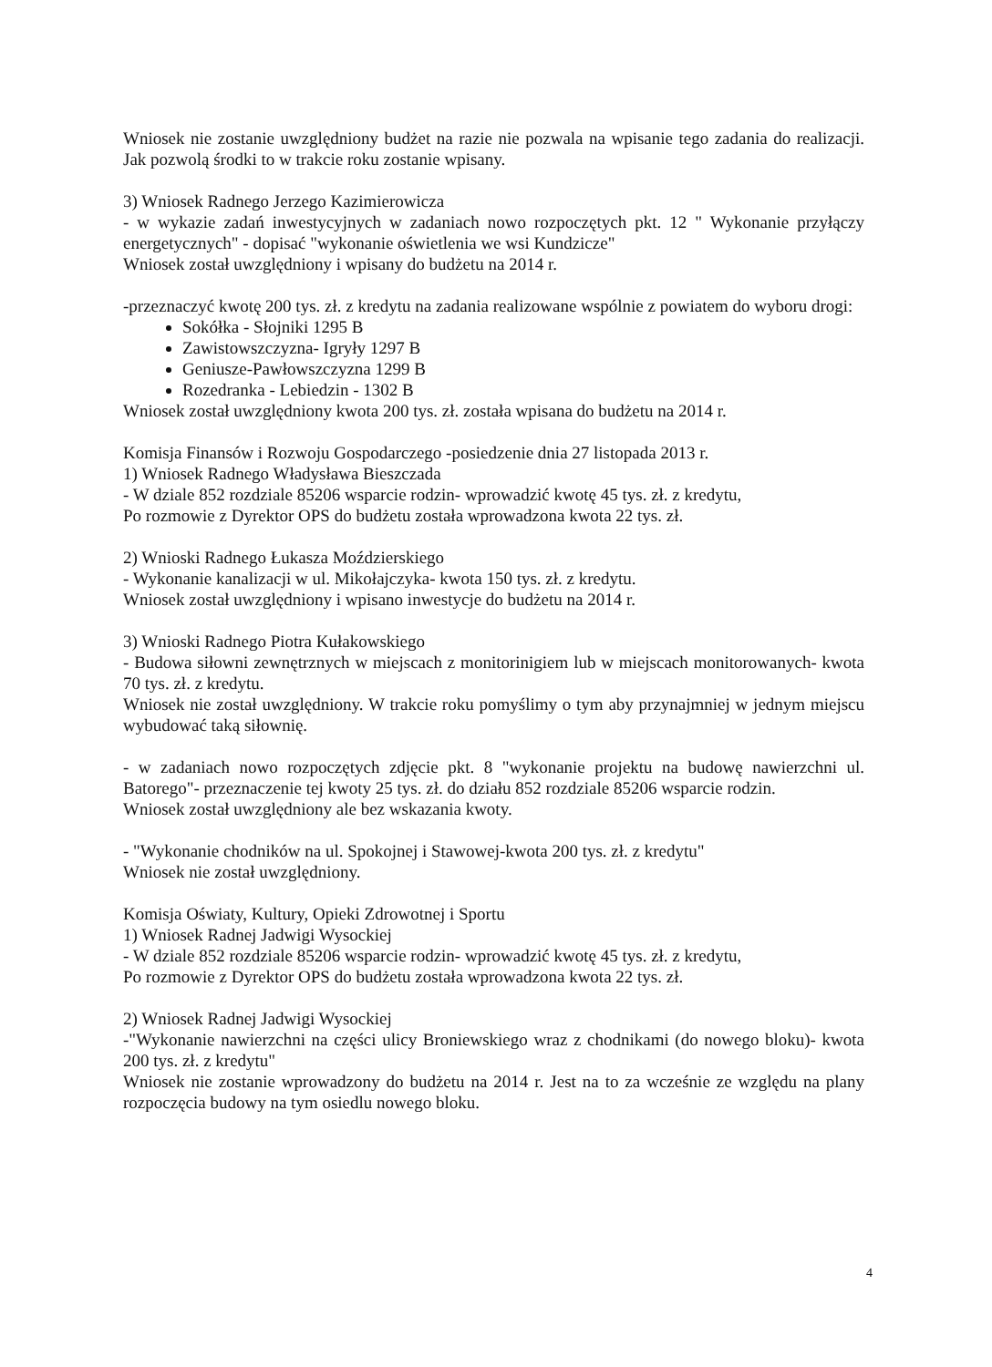Wniosek nie zostanie uwzględniony budżet na razie nie pozwala na wpisanie tego zadania do realizacji. Jak pozwolą środki to w trakcie roku zostanie wpisany.
3) Wniosek Radnego Jerzego Kazimierowicza
- w wykazie zadań inwestycyjnych w zadaniach nowo rozpoczętych pkt. 12 " Wykonanie przyłączy energetycznych" - dopisać "wykonanie oświetlenia we wsi Kundzicze"
Wniosek został uwzględniony i wpisany do budżetu na 2014 r.
-przeznaczyć kwotę 200 tys. zł. z kredytu na zadania realizowane wspólnie z powiatem do wyboru drogi:
Sokółka - Słojniki 1295 B
Zawistowszczyzna- Igryły 1297 B
Geniusze-Pawłowszczyzna 1299 B
Rozedranka - Lebiedzin - 1302 B
Wniosek został uwzględniony kwota 200 tys. zł. została wpisana do budżetu na 2014 r.
Komisja Finansów i Rozwoju Gospodarczego -posiedzenie dnia 27 listopada 2013 r.
1) Wniosek Radnego Władysława Bieszczada
- W dziale 852 rozdziale 85206 wsparcie rodzin- wprowadzić kwotę 45 tys. zł. z kredytu,
Po rozmowie z Dyrektor OPS do budżetu została wprowadzona kwota 22 tys. zł.
2) Wnioski Radnego Łukasza Moździerskiego
- Wykonanie kanalizacji w ul. Mikołajczyka- kwota 150 tys. zł. z kredytu.
Wniosek został uwzględniony i wpisano inwestycje do budżetu na 2014 r.
3) Wnioski Radnego Piotra Kułakowskiego
- Budowa siłowni zewnętrznych w miejscach z monitorinigiem lub w miejscach monitorowanych- kwota 70 tys. zł. z kredytu.
Wniosek nie został uwzględniony. W trakcie roku pomyślimy o tym aby przynajmniej w jednym miejscu wybudować taką siłownię.
- w zadaniach nowo rozpoczętych zdjęcie pkt. 8 "wykonanie projektu na budowę nawierzchni ul. Batorego"- przeznaczenie tej kwoty 25 tys. zł. do działu 852 rozdziale 85206 wsparcie rodzin.
Wniosek został uwzględniony ale bez wskazania kwoty.
- "Wykonanie chodników na ul. Spokojnej i Stawowej-kwota 200 tys. zł. z kredytu"
Wniosek nie został uwzględniony.
Komisja Oświaty, Kultury, Opieki Zdrowotnej i Sportu
1) Wniosek Radnej Jadwigi Wysockiej
- W dziale 852 rozdziale 85206 wsparcie rodzin- wprowadzić kwotę 45 tys. zł. z kredytu,
Po rozmowie z Dyrektor OPS do budżetu została wprowadzona kwota 22 tys. zł.
2) Wniosek Radnej Jadwigi Wysockiej
-"Wykonanie nawierzchni na części ulicy Broniewskiego wraz z chodnikami (do nowego bloku)- kwota 200 tys. zł. z kredytu"
Wniosek nie zostanie wprowadzony do budżetu na 2014 r. Jest na to za wcześnie ze względu na plany rozpoczęcia budowy na tym osiedlu nowego bloku.
4